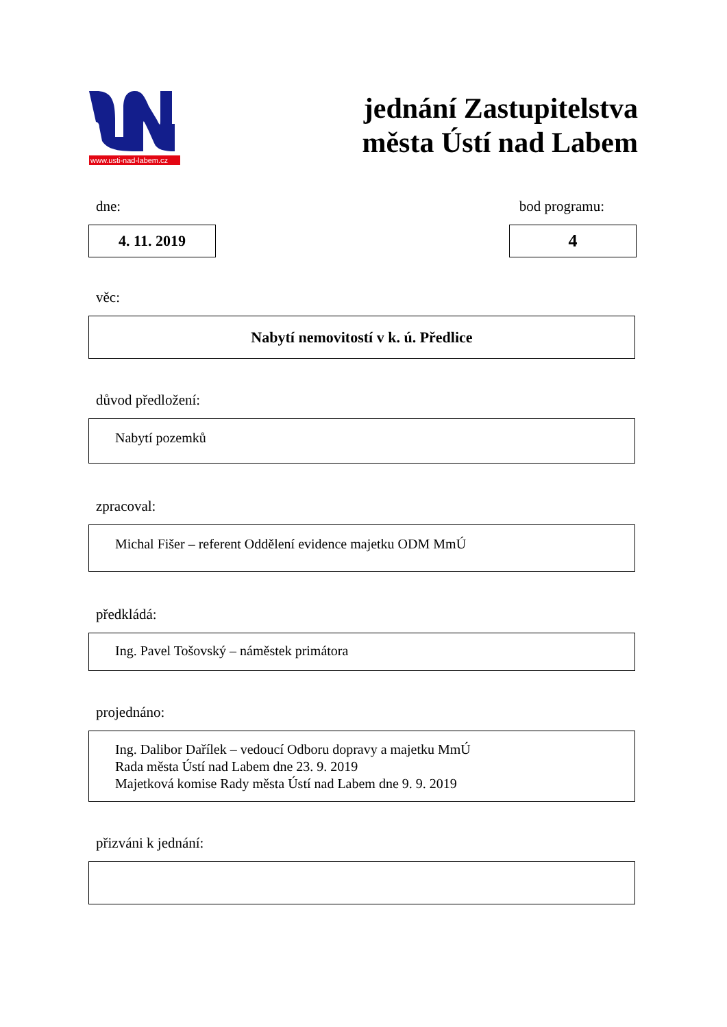www.usti-nad-labem.cz
jednání Zastupitelstva
města Ústí nad Labem
dne: bod programu:
4. 11. 2019
4
věc:
Nabytí nemovitostí v k. ú. Předlice
důvod předložení:
Nabytí pozemků
zpracoval:
Michal Fišer – referent Oddělení evidence majetku ODM MmÚ
předkládá:
Ing. Pavel Tošovský – náměstek primátora
projednáno:
Ing. Dalibor Dařílek – vedoucí Odboru dopravy a majetku MmÚ
Rada města Ústí nad Labem dne 23. 9. 2019
Majetková komise Rady města Ústí nad Labem dne 9. 9. 2019
přizváni k jednání: